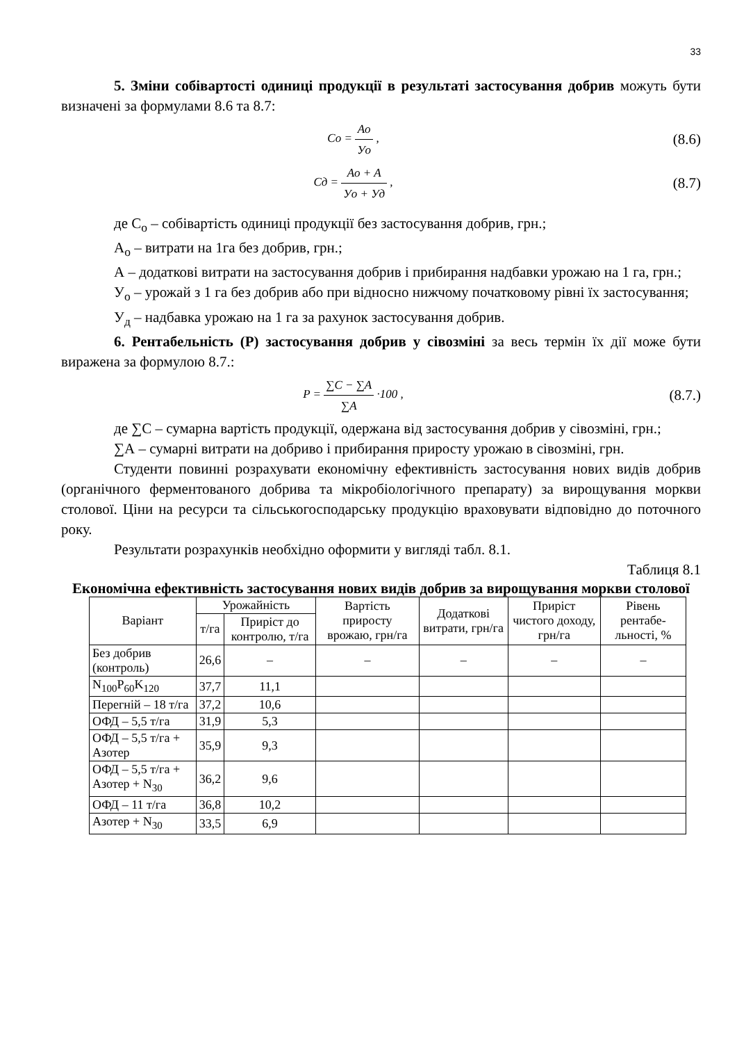33
5. Зміни собівартості одиниці продукції в результаті застосування добрив можуть бути визначені за формулами 8.6 та 8.7:
Co = Ao Уo ,
(8.6)
Cд = Ao + A Уo + Уд ,
(8.7)
де С<sub>о</sub> – собівартість одиниці продукції без застосування добрив, грн.;
А<sub>о</sub> – витрати на 1га без добрив, грн.;
А – додаткові витрати на застосування добрив і прибирання надбавки урожаю на 1 га, грн.;
У<sub>о</sub> – урожай з 1 га без добрив або при відносно нижчому початковому рівні їх застосування;
У<sub>д</sub> – надбавка урожаю на 1 га за рахунок застосування добрив.
6. Рентабельність (Р) застосування добрив у сівозміні за весь термін їх дії може бути виражена за формулою 8.7.:
P = ∑C − ∑A ∑A ·100 ,
(8.7.)
де ∑С – сумарна вартість продукції, одержана від застосування добрив у сівозміні, грн.;
∑А – сумарні витрати на добриво і прибирання приросту урожаю в сівозміні, грн.
Студенти повинні розрахувати економічну ефективність застосування нових видів добрив (органічного ферментованого добрива та мікробіологічного препарату) за вирощування моркви столової. Ціни на ресурси та сільськогосподарську продукцію враховувати відповідно до поточного року.
Результати розрахунків необхідно оформити у вигляді табл. 8.1.
Таблиця 8.1
Економічна ефективність застосування нових видів добрив за вирощування моркви столової
| Варіант | Урожайність | | Вартість приросту врожаю, грн/га | Додаткові витрати, грн/га | Приріст чистого доходу, грн/га | Рівень рентабе-льності, % |
| --- | --- | --- | --- | --- | --- | --- |
| | т/га | Приріст до контролю, т/га | | | | |
| Без добрив (контроль) | 26,6 | – | – | – | – | – |
| N<sub>100</sub>P<sub>60</sub>K<sub>120</sub> | 37,7 | 11,1 | | | | |
| Перегній – 18 т/га | 37,2 | 10,6 | | | | |
| ОФД – 5,5 т/га | 31,9 | 5,3 | | | | |
| ОФД – 5,5 т/га + Азотер | 35,9 | 9,3 | | | | |
| ОФД – 5,5 т/га + Азотер + N<sub>30</sub> | 36,2 | 9,6 | | | | |
| ОФД – 11 т/га | 36,8 | 10,2 | | | | |
| Азотер + N<sub>30</sub> | 33,5 | 6,9 | | | | |